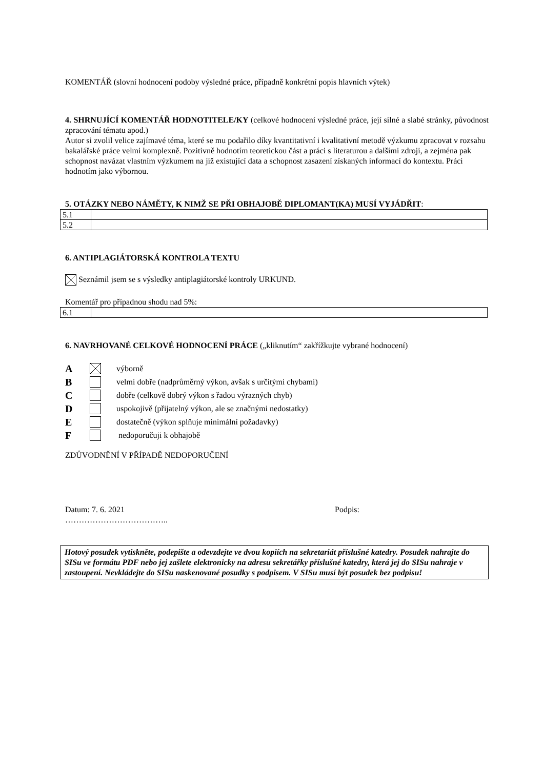KOMENTÁŘ (slovní hodnocení podoby výsledné práce, případně konkrétní popis hlavních výtek)
4. SHRNUJÍCÍ KOMENTÁŘ HODNOTITELE/KY (celkové hodnocení výsledné práce, její silné a slabé stránky, původnost zpracování tématu apod.)
Autor si zvolil velice zajímavé téma, které se mu podařilo díky kvantitativní i kvalitativní metodě výzkumu zpracovat v rozsahu bakalářské práce velmi komplexně. Pozitivně hodnotím teoretickou část a práci s literaturou a dalšími zdroji, a zejména pak schopnost navázat vlastním výzkumem na již existující data a schopnost zasazení získaných informací do kontextu. Práci hodnotím jako výbornou.
5. OTÁZKY NEBO NÁMĚTY, K NIMŽ SE PŘI OBHAJOBĚ DIPLOMANT(KA) MUSÍ VYJÁDŘIT:
| 5.1 | |
| 5.2 | |
6. ANTIPLAGIÁTORSKÁ KONTROLA TEXTU
Seznámil jsem se s výsledky antiplagiátorské kontroly URKUND.
Komentář pro případnou shodu nad 5%:
| 6.1 | |
6. NAVRHOVANÉ CELKOVÉ HODNOCENÍ PRÁCE („kliknutím“ zakřížkujte vybrané hodnocení)
A výborně
B velmi dobře (nadprůměrný výkon, avšak s určitými chybami)
C dobře (celkově dobrý výkon s řadou výrazných chyb)
D uspokojivě (přijatelný výkon, ale se značnými nedostatky)
E dostatečně (výkon splňuje minimální požadavky)
F nedoporučuji k obhajobě
ZDŮVODNĚNÍ V PŘÍPADĚ NEDOPORUČENÍ
Datum: 7. 6. 2021 Podpis:
………………………………..
Hotový posudek vytiskněte, podepište a odevzdejte ve dvou kopiích na sekretariát příslušné katedry. Posudek nahrajte do SISu ve formátu PDF nebo jej zašlete elektronicky na adresu sekretářky příslušné katedry, která jej do SISu nahraje v zastoupení. Nevkládejte do SISu naskenované posudky s podpisem. V SISu musí být posudek bez podpisu!